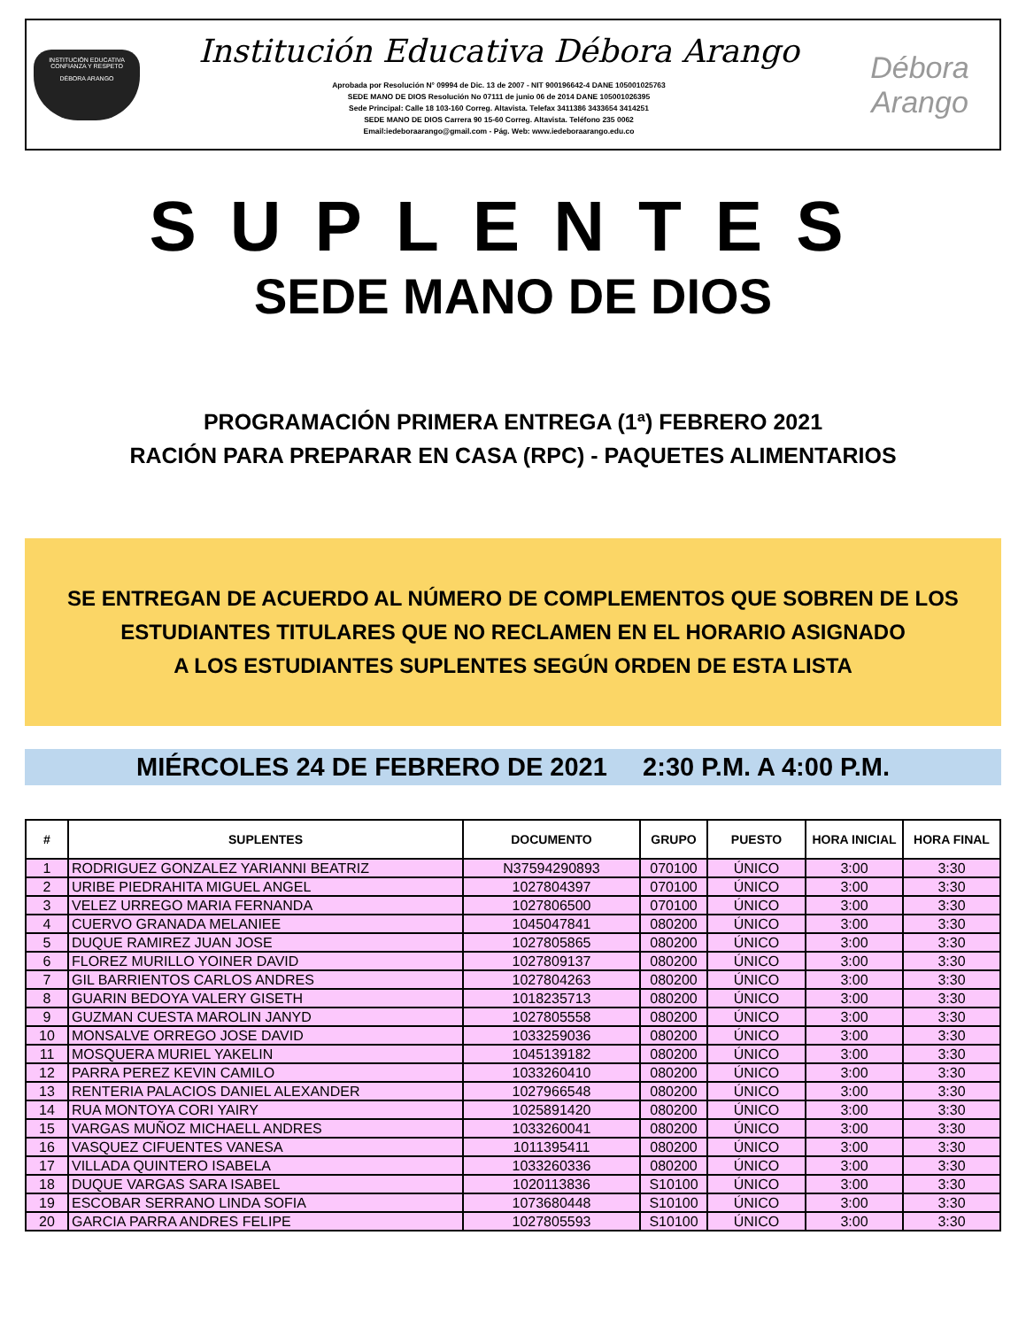INSTITUCIÓN EDUCATIVA
CONFIANZA Y RESPETO
DÉBORA ARANGO
Institución Educativa Débora Arango
Aprobada por Resolución N° 09994 de Dic. 13 de 2007 - NIT 900196642-4 DANE 105001025763
SEDE MANO DE DIOS Resolución No 07111 de junio 06 de 2014 DANE 105001026395
Sede Principal: Calle 18 103-160 Correg. Altavista. Telefax 3411386 3433654 3414251
SEDE MANO DE DIOS Carrera 90 15-60 Correg. Altavista. Teléfono 235 0062
Email:iedeboraarango@gmail.com - Pág. Web: www.iedeboraarango.edu.co
Débora Arango
SUPLENTES
SEDE MANO DE DIOS
PROGRAMACIÓN PRIMERA ENTREGA (1ª) FEBRERO 2021
RACIÓN PARA PREPARAR EN CASA (RPC) - PAQUETES ALIMENTARIOS
SE ENTREGAN DE ACUERDO AL NÚMERO DE COMPLEMENTOS QUE SOBREN DE LOS
ESTUDIANTES TITULARES QUE NO RECLAMEN EN EL HORARIO ASIGNADO
A LOS ESTUDIANTES SUPLENTES SEGÚN ORDEN DE ESTA LISTA
MIÉRCOLES 24 DE FEBRERO DE 2021 2:30 P.M. A 4:00 P.M.
| # | SUPLENTES | DOCUMENTO | GRUPO | PUESTO | HORA INICIAL | HORA FINAL |
| --- | --- | --- | --- | --- | --- | --- |
| 1 | RODRIGUEZ GONZALEZ YARIANNI BEATRIZ | N37594290893 | 070100 | ÚNICO | 3:00 | 3:30 |
| 2 | URIBE PIEDRAHITA MIGUEL ANGEL | 1027804397 | 070100 | ÚNICO | 3:00 | 3:30 |
| 3 | VELEZ URREGO MARIA FERNANDA | 1027806500 | 070100 | ÚNICO | 3:00 | 3:30 |
| 4 | CUERVO GRANADA MELANIEE | 1045047841 | 080200 | ÚNICO | 3:00 | 3:30 |
| 5 | DUQUE RAMIREZ JUAN JOSE | 1027805865 | 080200 | ÚNICO | 3:00 | 3:30 |
| 6 | FLOREZ MURILLO YOINER DAVID | 1027809137 | 080200 | ÚNICO | 3:00 | 3:30 |
| 7 | GIL BARRIENTOS CARLOS ANDRES | 1027804263 | 080200 | ÚNICO | 3:00 | 3:30 |
| 8 | GUARIN BEDOYA VALERY GISETH | 1018235713 | 080200 | ÚNICO | 3:00 | 3:30 |
| 9 | GUZMAN CUESTA MAROLIN JANYD | 1027805558 | 080200 | ÚNICO | 3:00 | 3:30 |
| 10 | MONSALVE ORREGO JOSE DAVID | 1033259036 | 080200 | ÚNICO | 3:00 | 3:30 |
| 11 | MOSQUERA MURIEL YAKELIN | 1045139182 | 080200 | ÚNICO | 3:00 | 3:30 |
| 12 | PARRA PEREZ KEVIN CAMILO | 1033260410 | 080200 | ÚNICO | 3:00 | 3:30 |
| 13 | RENTERIA PALACIOS DANIEL ALEXANDER | 1027966548 | 080200 | ÚNICO | 3:00 | 3:30 |
| 14 | RUA MONTOYA CORI YAIRY | 1025891420 | 080200 | ÚNICO | 3:00 | 3:30 |
| 15 | VARGAS MUÑOZ MICHAELL ANDRES | 1033260041 | 080200 | ÚNICO | 3:00 | 3:30 |
| 16 | VASQUEZ CIFUENTES VANESA | 1011395411 | 080200 | ÚNICO | 3:00 | 3:30 |
| 17 | VILLADA QUINTERO ISABELA | 1033260336 | 080200 | ÚNICO | 3:00 | 3:30 |
| 18 | DUQUE VARGAS SARA ISABEL | 1020113836 | S10100 | ÚNICO | 3:00 | 3:30 |
| 19 | ESCOBAR SERRANO LINDA SOFIA | 1073680448 | S10100 | ÚNICO | 3:00 | 3:30 |
| 20 | GARCIA PARRA ANDRES FELIPE | 1027805593 | S10100 | ÚNICO | 3:00 | 3:30 |